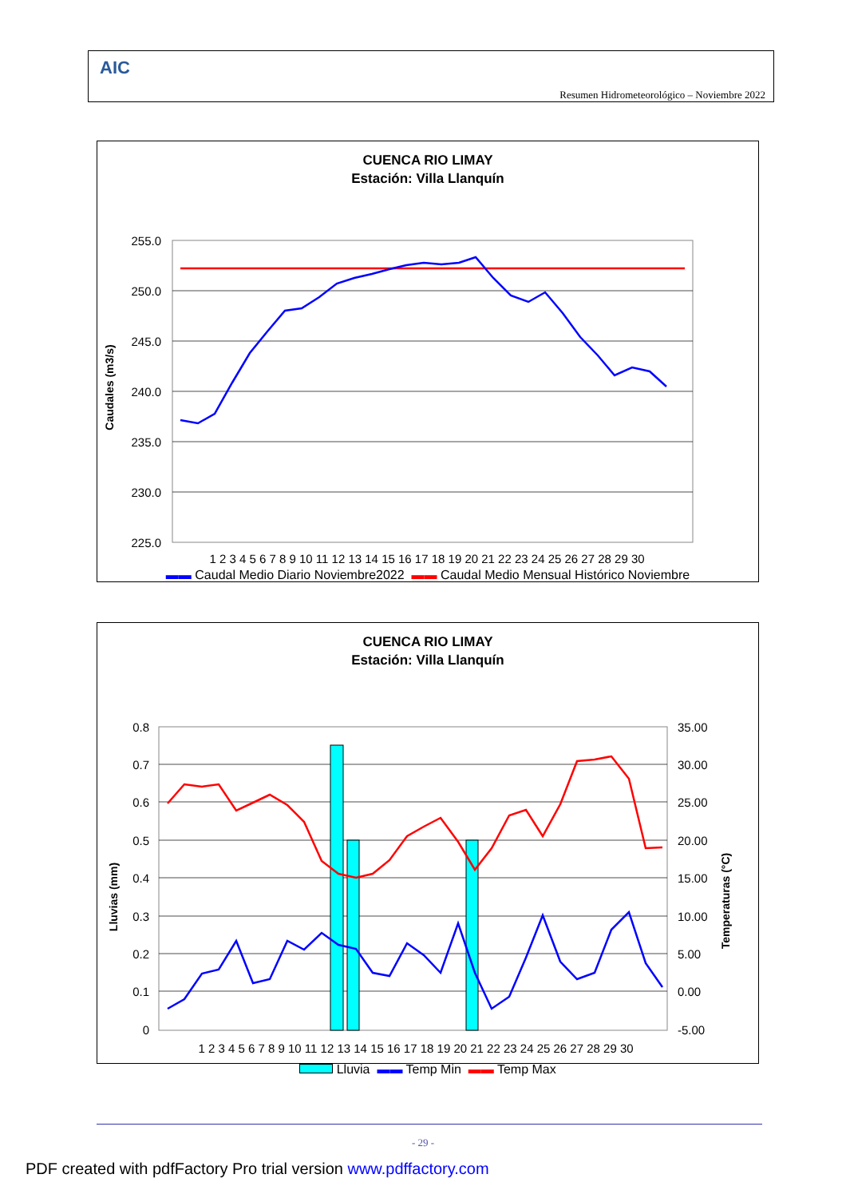AIC
Resumen Hidrometeorológico – Noviembre 2022
CUENCA RIO LIMAY
Estación: Villa Llanquín
Caudales (m3/s)
255.0
250.0
245.0
240.0
235.0
230.0
225.0
1 2 3 4 5 6 7 8 9 10 11 12 13 14 15 16 17 18 19 20 21 22 23 24 25 26 27 28 29 30
▬▬ Caudal Medio Diario Noviembre2022 ▬▬ Caudal Medio Mensual Histórico Noviembre
CUENCA RIO LIMAY
Estación: Villa Llanquín
Lluvias (mm)
Temperaturas (°C)
0.8
0.7
0.6
0.5
0.4
0.3
0.2
0.1
0
35.00
30.00
25.00
20.00
15.00
10.00
5.00
0.00
-5.00
1 2 3 4 5 6 7 8 9 10 11 12 13 14 15 16 17 18 19 20 21 22 23 24 25 26 27 28 29 30
Lluvia ▬▬ Temp Min ▬▬ Temp Max
- 29 -
PDF created with pdfFactory Pro trial version www.pdffactory.com